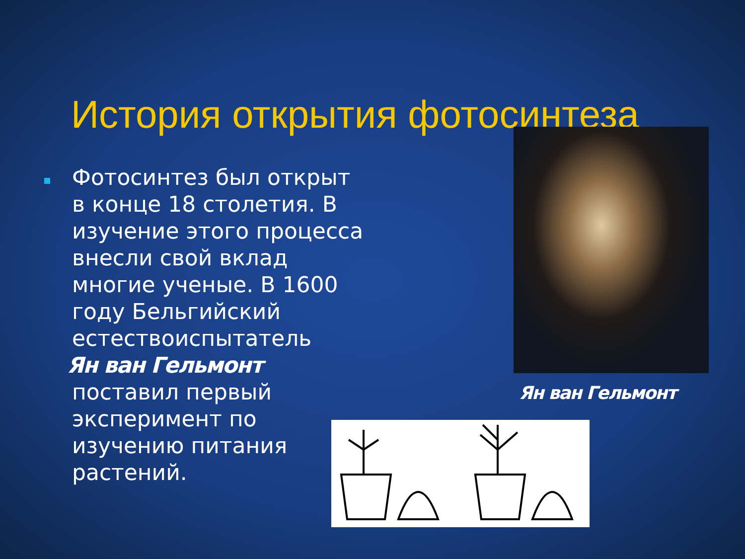История открытия фотосинтеза
Фотосинтез был открыт в конце 18 столетия. В изучение этого процесса внесли свой вклад многие ученые. В 1600 году Бельгийский естествоиспытатель
Ян ван Гельмонт
поставил первый эксперимент по изучению питания растений.
Ян ван Гельмонт